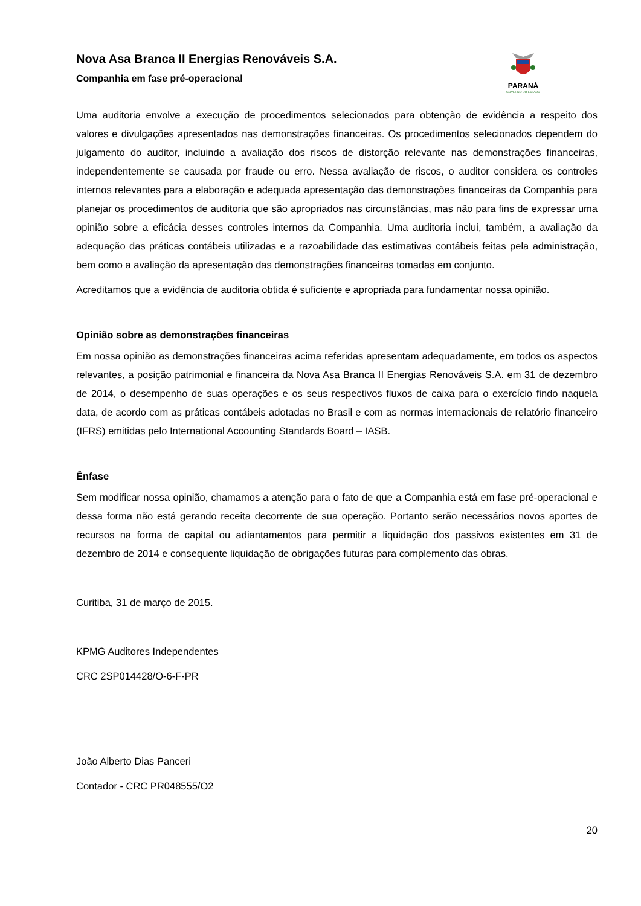Nova Asa Branca II Energias Renováveis S.A.
Companhia em fase pré-operacional
PARANÁ
GOVERNO DO ESTADO
Uma auditoria envolve a execução de procedimentos selecionados para obtenção de evidência a respeito dos valores e divulgações apresentados nas demonstrações financeiras. Os procedimentos selecionados dependem do julgamento do auditor, incluindo a avaliação dos riscos de distorção relevante nas demonstrações financeiras, independentemente se causada por fraude ou erro. Nessa avaliação de riscos, o auditor considera os controles internos relevantes para a elaboração e adequada apresentação das demonstrações financeiras da Companhia para planejar os procedimentos de auditoria que são apropriados nas circunstâncias, mas não para fins de expressar uma opinião sobre a eficácia desses controles internos da Companhia. Uma auditoria inclui, também, a avaliação da adequação das práticas contábeis utilizadas e a razoabilidade das estimativas contábeis feitas pela administração, bem como a avaliação da apresentação das demonstrações financeiras tomadas em conjunto.
Acreditamos que a evidência de auditoria obtida é suficiente e apropriada para fundamentar nossa opinião.
Opinião sobre as demonstrações financeiras
Em nossa opinião as demonstrações financeiras acima referidas apresentam adequadamente, em todos os aspectos relevantes, a posição patrimonial e financeira da Nova Asa Branca II Energias Renováveis S.A. em 31 de dezembro de 2014, o desempenho de suas operações e os seus respectivos fluxos de caixa para o exercício findo naquela data, de acordo com as práticas contábeis adotadas no Brasil e com as normas internacionais de relatório financeiro (IFRS) emitidas pelo International Accounting Standards Board – IASB.
Ênfase
Sem modificar nossa opinião, chamamos a atenção para o fato de que a Companhia está em fase pré-operacional e dessa forma não está gerando receita decorrente de sua operação. Portanto serão necessários novos aportes de recursos na forma de capital ou adiantamentos para permitir a liquidação dos passivos existentes em 31 de dezembro de 2014 e consequente liquidação de obrigações futuras para complemento das obras.
Curitiba, 31 de março de 2015.
KPMG Auditores Independentes
CRC 2SP014428/O-6-F-PR
João Alberto Dias Panceri
Contador - CRC PR048555/O2
20